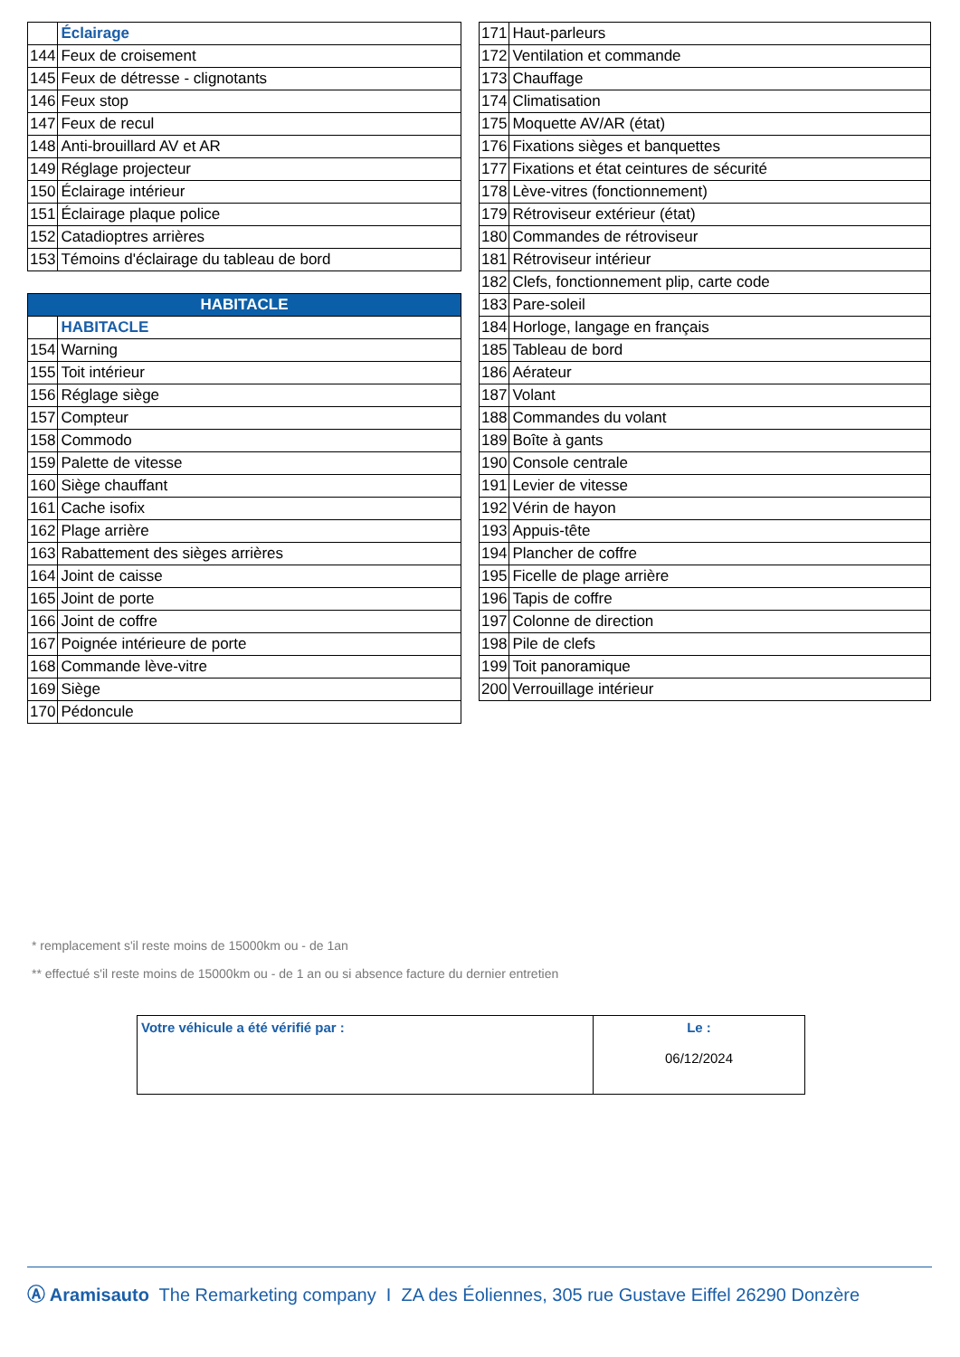| | Éclairage |
| 144 | Feux de croisement |
| 145 | Feux de détresse - clignotants |
| 146 | Feux stop |
| 147 | Feux de recul |
| 148 | Anti-brouillard AV et AR |
| 149 | Réglage projecteur |
| 150 | Éclairage intérieur |
| 151 | Éclairage plaque police |
| 152 | Catadioptres arrières |
| 153 | Témoins d'éclairage du tableau de bord |
| HABITACLE | |
| --- | --- |
| | HABITACLE |
| 154 | Warning |
| 155 | Toit intérieur |
| 156 | Réglage siège |
| 157 | Compteur |
| 158 | Commodo |
| 159 | Palette de vitesse |
| 160 | Siège chauffant |
| 161 | Cache isofix |
| 162 | Plage arrière |
| 163 | Rabattement des sièges arrières |
| 164 | Joint de caisse |
| 165 | Joint de porte |
| 166 | Joint de coffre |
| 167 | Poignée intérieure de porte |
| 168 | Commande lève-vitre |
| 169 | Siège |
| 170 | Pédoncule |
| 171 | Haut-parleurs |
| 172 | Ventilation et commande |
| 173 | Chauffage |
| 174 | Climatisation |
| 175 | Moquette AV/AR (état) |
| 176 | Fixations sièges et banquettes |
| 177 | Fixations et état ceintures de sécurité |
| 178 | Lève-vitres (fonctionnement) |
| 179 | Rétroviseur extérieur (état) |
| 180 | Commandes de rétroviseur |
| 181 | Rétroviseur intérieur |
| 182 | Clefs, fonctionnement plip, carte code |
| 183 | Pare-soleil |
| 184 | Horloge, langage en français |
| 185 | Tableau de bord |
| 186 | Aérateur |
| 187 | Volant |
| 188 | Commandes du volant |
| 189 | Boîte à gants |
| 190 | Console centrale |
| 191 | Levier de vitesse |
| 192 | Vérin de hayon |
| 193 | Appuis-tête |
| 194 | Plancher de coffre |
| 195 | Ficelle de plage arrière |
| 196 | Tapis de coffre |
| 197 | Colonne de direction |
| 198 | Pile de clefs |
| 199 | Toit panoramique |
| 200 | Verrouillage intérieur |
* remplacement s'il reste moins de 15000km ou - de 1an
** effectué s'il reste moins de 15000km ou - de 1 an ou si absence facture du dernier entretien
| Votre véhicule a été vérifié par : | Le : 06/12/2024 |
Ⓐ Aramisauto The Remarketing company I ZA des Éoliennes, 305 rue Gustave Eiffel 26290 Donzère